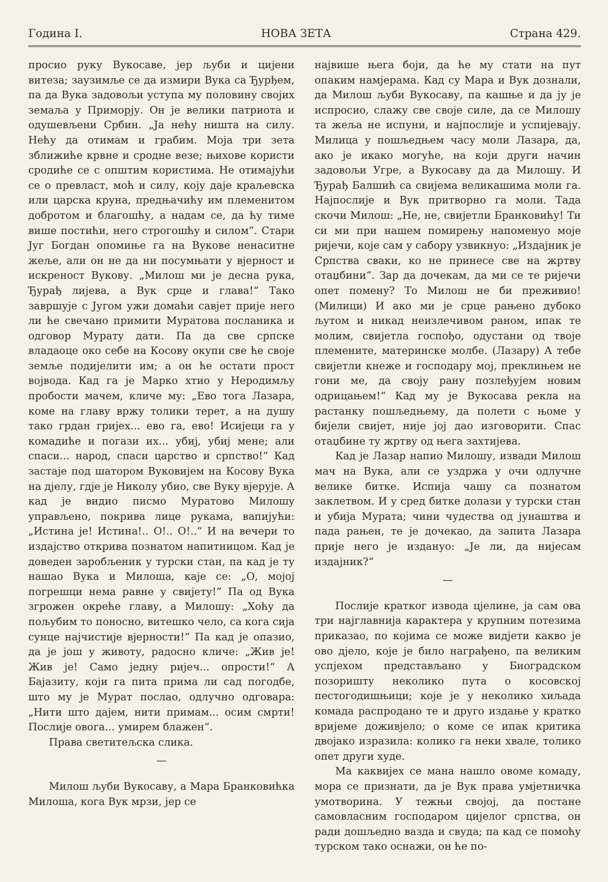Година I. НОВА ЗЕТА Страна 429.
просио руку Вукосаве, јер љуби и цијени витеза; заузимље се да измири Вука са Ђурђем, па да Вука задовољи уступа му половину својих земаља у Приморју. Он је велики патриота и одушевљени Србин. „Ја нећу ништа на силу. Нећу да отимам и грабим. Моја три зета зближиће крвне и сродне везе; њихове користи сродиће се с општим користима. Не отимајући се о превласт, моћ и силу, коју даје краљевска или царска круна, предњачићу им племенитом добротом и благошћу, а надам се, да ћу тиме више постићи, него строгошћу и силом“. Стари Југ Богдан опомиње га на Вукове ненаситне жеље, али он не да ни посумњати у вјерност и искреност Вукову. „Милош ми је десна рука, Ђурађ лијева, а Вук срце и глава!“ Тако завршује с Југом ужи домаћи савјет прије него ли ће свечано примити Муратова посланика и одговор Мурату дати. Па да све српске владаоце око себе на Косову окупи све ће своје земље подијелити им; а он ће остати прост војвода. Кад га је Марко хтио у Неродимљу пробости мачем, кличе му: „Ево тога Лазара, коме на главу вржу толики терет, а на душу тако грдан гријех... ево га, ево! Исијеци га у комадиће и погази их... убиј, убиј мене; али спаси... народ, спаси царство и српство!“ Кад застаје под шатором Вуковијем на Косову Вука на дјелу, гдје је Николу убио, све Вуку вјерује. А кад је видио писмо Муратово Милошу управљено, покрива лице рукама, вапијући: „Истина је! Истина!.. О!.. О!..“ И на вечери то издајство открива познатом напитницом. Кад је доведен заробљеник у турски стан, па кад је ту нашао Вука и Милоша, каје се: „О, мојој погрешци нема равне у свијету!“ Па од Вука згрожен окреће главу, а Милошу: „Хоћу да пољубим то поносно, витешко чело, са кога сија сунце најчистије вјерности!“ Па кад је опазио, да је још у животу, радосно кличе: „Жив је! Жив је! Само једну ријеч... опрости!“ А Бајазиту, који га пита прима ли сад погодбе, што му је Мурат послао, одлучно одговара: „Нити што дајем, нити примам... осим смрти! Послије овога... умирем блажен“.
Права светитељска слика.
—
Милош љуби Вукосаву, а Мара Бранковићка Милоша, кога Вук мрзи, јер се
највише њега боји, да ће му стати на пут опаким намјерама. Кад су Мара и Вук дознали, да Милош љуби Вукосаву, па кашње и да ју је испросио, слажу све своје силе, да се Милошу та жеља не испуни, и најпослије и успијевају. Милица у пошљедњем часу моли Лазара, да, ако је икако могуће, на који други начин задовољи Угре, а Вукосаву да да Милошу. И Ђурађ Балшић са свијема великашима моли га. Најпослије и Вук притворно га моли. Тада скочи Милош: „Не, не, свијетли Бранковићу! Ти си ми при нашем помирењу напоменуо моје ријечи, које сам у сабору узвикнуо: „Издајник је Српства сваки, ко не принесе све на жртву отаџбини“. Зар да дочекам, да ми се те ријечи опет помену? То Милош не би преживио! (Милици) И ако ми је срце рањено дубоко љутом и никад неизлечивом раном, ипак те молим, свијетла госпођо, одустани од твоје племените, материнске молбе. (Лазару) А тебе свијетли кнеже и господару мој, преклињем не гони ме, да своју рану позлеђујем новим одрицањем!“ Кад му је Вукосава рекла на растанку пошљедњему, да полети с њоме у бијели свијет, није јој дао изговорити. Спас отаџбине ту жртву од њега захтијева.
Кад је Лазар напио Милошу, извади Милош мач на Вука, али се уздржа у очи одлучне велике битке. Испија чашу са познатом заклетвом. И у сред битке долази у турски стан и убија Мурата; чини чудества од јунаштва и пада рањен, те је дочекао, да запита Лазара прије него је издануо: „Је ли, да нијесам издајник?“
—
Послије кратког извода цјелине, ја сам ова три најглавнија карактера у крупним потезима приказао, по којима се може видјети какво је ово дјело, које је било награђено, па великим успјехом представљано у Биоградском позоришту неколико пута о косовској пестогодишњици; које је у неколико хиљада комада распродано те и друго издање у кратко вријеме доживјело; о коме се ипак критика двојако изразила: колико га неки хвале, толико опет други худе.
Ма каквијех се мана нашло овоме комаду, мора се признати, да је Вук права умјетничка умотворина. У тежњи својој, да постане самовласним господаром цијелог српства, он ради дошљедно вазда и свуда; па кад се помоћу турском тако оснажи, он ће по-